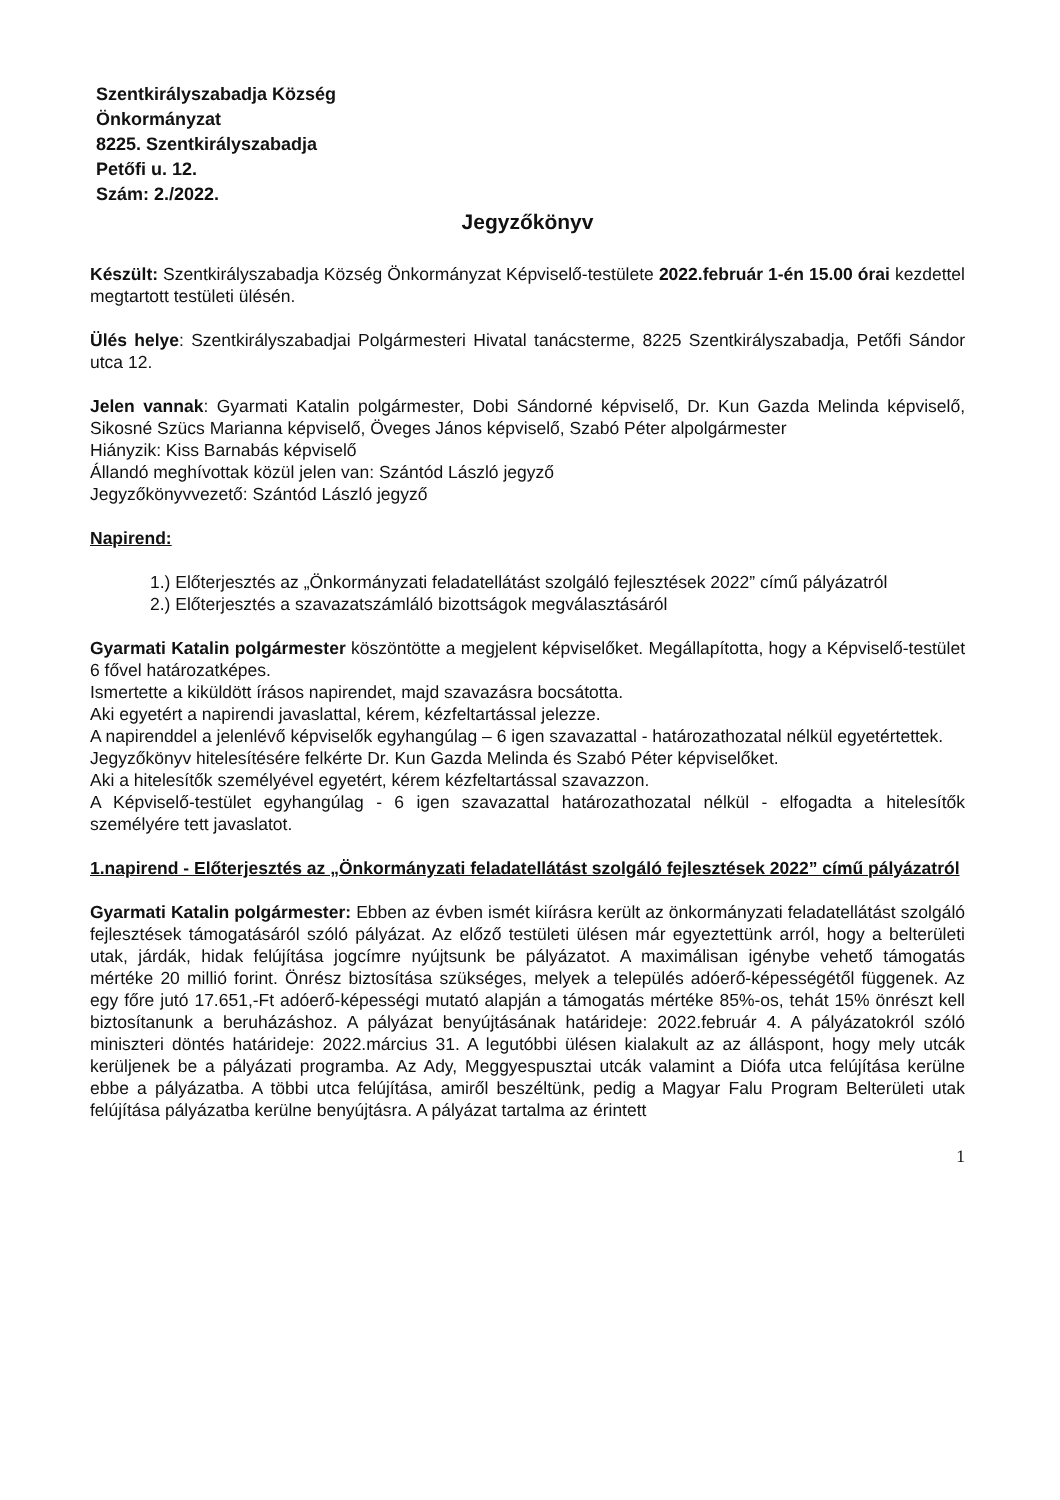Szentkirályszabadja Község
Önkormányzat
8225. Szentkirályszabadja
Petőfi u. 12.
Szám: 2./2022.
Jegyzőkönyv
Készült: Szentkirályszabadja Község Önkormányzat Képviselő-testülete 2022.február 1-én 15.00 órai kezdettel megtartott testületi ülésén.
Ülés helye: Szentkirályszabadjai Polgármesteri Hivatal tanácsterme, 8225 Szentkirályszabadja, Petőfi Sándor utca 12.
Jelen vannak: Gyarmati Katalin polgármester, Dobi Sándorné képviselő, Dr. Kun Gazda Melinda képviselő, Sikosné Szücs Marianna képviselő, Öveges János képviselő, Szabó Péter alpolgármester
Hiányzik: Kiss Barnabás képviselő
Állandó meghívottak közül jelen van: Szántód László jegyző
Jegyzőkönyvvezető: Szántód László jegyző
Napirend:
1.) Előterjesztés az „Önkormányzati feladatellátást szolgáló fejlesztések 2022” című pályázatról
2.) Előterjesztés a szavazatszámláló bizottságok megválasztásáról
Gyarmati Katalin polgármester köszöntötte a megjelent képviselőket. Megállapította, hogy a Képviselő-testület 6 fővel határozatképes.
Ismertette a kiküldött írásos napirendet, majd szavazásra bocsátotta.
Aki egyetért a napirendi javaslattal, kérem, kézfeltartással jelezze.
A napirenddel a jelenlévő képviselők egyhangúlag – 6 igen szavazattal - határozathozatal nélkül egyetértettek.
Jegyzőkönyv hitelesítésére felkérte Dr. Kun Gazda Melinda és Szabó Péter képviselőket.
Aki a hitelesítők személyével egyetért, kérem kézfeltartással szavazzon.
A Képviselő-testület egyhangúlag - 6 igen szavazattal határozathozatal nélkül - elfogadta a hitelesítők személyére tett javaslatot.
1.napirend - Előterjesztés az „Önkormányzati feladatellátást szolgáló fejlesztések 2022” című pályázatról
Gyarmati Katalin polgármester: Ebben az évben ismét kiírásra került az önkormányzati feladatellátást szolgáló fejlesztések támogatásáról szóló pályázat. Az előző testületi ülésen már egyeztettünk arról, hogy a belterületi utak, járdák, hidak felújítása jogcímre nyújtsunk be pályázatot. A maximálisan igénybe vehető támogatás mértéke 20 millió forint. Önrész biztosítása szükséges, melyek a település adóerő-képességétől függenek. Az egy főre jutó 17.651,-Ft adóerő-képességi mutató alapján a támogatás mértéke 85%-os, tehát 15% önrészt kell biztosítanunk a beruházáshoz. A pályázat benyújtásának határideje: 2022.február 4. A pályázatokról szóló miniszteri döntés határideje: 2022.március 31. A legutóbbi ülésen kialakult az az álláspont, hogy mely utcák kerüljenek be a pályázati programba. Az Ady, Meggyespusztai utcák valamint a Diófa utca felújítása kerülne ebbe a pályázatba. A többi utca felújítása, amiről beszéltünk, pedig a Magyar Falu Program Belterületi utak felújítása pályázatba kerülne benyújtásra. A pályázat tartalma az érintett
1